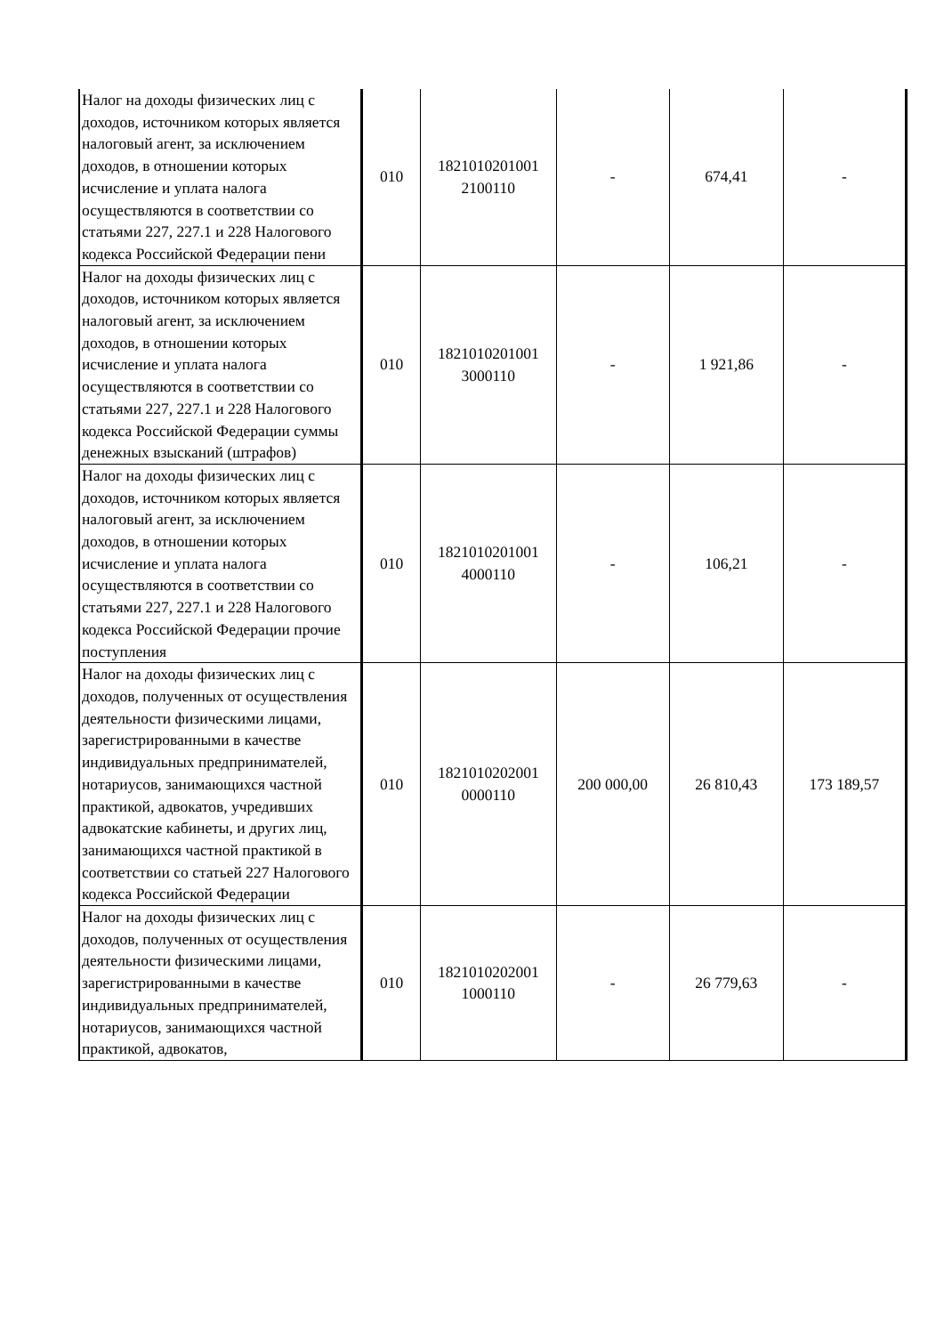| Налог на доходы физических лиц с доходов, источником которых является налоговый агент, за исключением доходов, в отношении которых исчисление и уплата налога осуществляются в соответствии со статьями 227, 227.1 и 228 Налогового кодекса Российской Федерации пени | 010 | 1821010201001 2100110 | - | 674,41 | - |
| Налог на доходы физических лиц с доходов, источником которых является налоговый агент, за исключением доходов, в отношении которых исчисление и уплата налога осуществляются в соответствии со статьями 227, 227.1 и 228 Налогового кодекса Российской Федерации суммы денежных взысканий (штрафов) | 010 | 1821010201001 3000110 | - | 1 921,86 | - |
| Налог на доходы физических лиц с доходов, источником которых является налоговый агент, за исключением доходов, в отношении которых исчисление и уплата налога осуществляются в соответствии со статьями 227, 227.1 и 228 Налогового кодекса Российской Федерации прочие поступления | 010 | 1821010201001 4000110 | - | 106,21 | - |
| Налог на доходы физических лиц с доходов, полученных от осуществления деятельности физическими лицами, зарегистрированными в качестве индивидуальных предпринимателей, нотариусов, занимающихся частной практикой, адвокатов, учредивших адвокатские кабинеты, и других лиц, занимающихся частной практикой в соответствии со статьей 227 Налогового кодекса Российской Федерации | 010 | 1821010202001 0000110 | 200 000,00 | 26 810,43 | 173 189,57 |
| Налог на доходы физических лиц с доходов, полученных от осуществления деятельности физическими лицами, зарегистрированными в качестве индивидуальных предпринимателей, нотариусов, занимающихся частной практикой, адвокатов, | 010 | 1821010202001 1000110 | - | 26 779,63 | - |